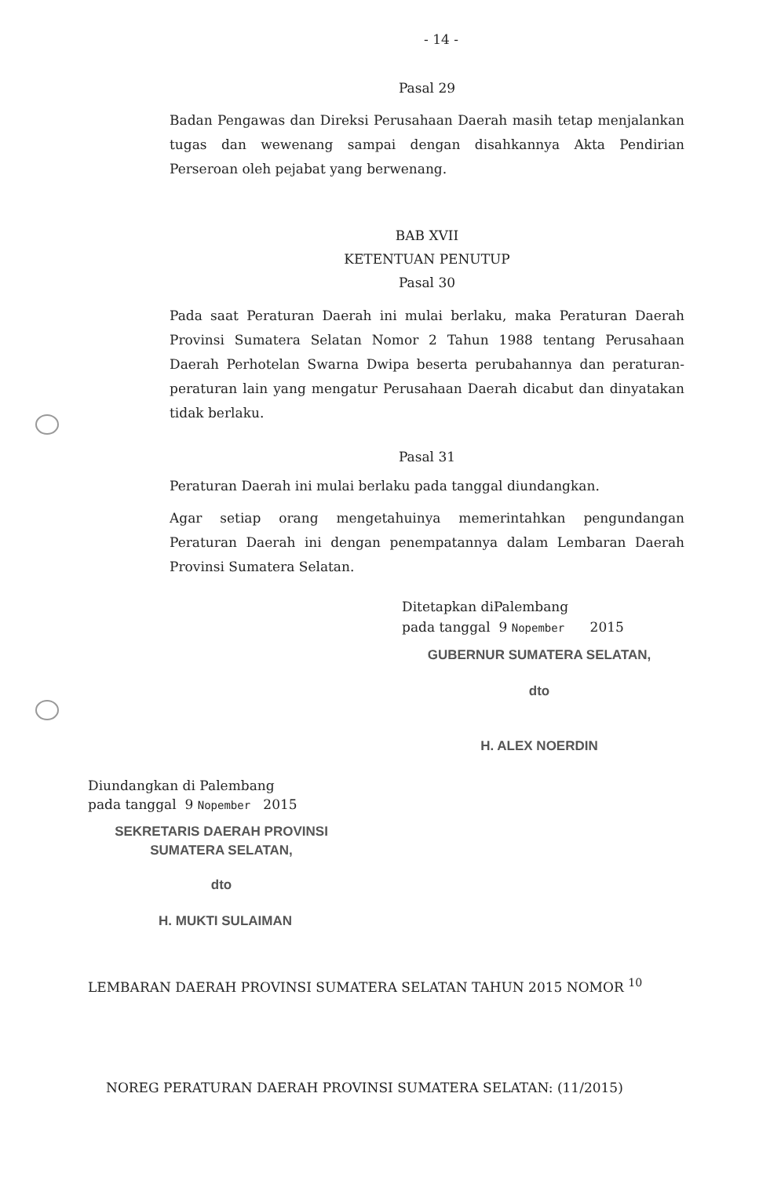- 14 -
Pasal 29
Badan Pengawas dan Direksi Perusahaan Daerah masih tetap menjalankan tugas dan wewenang sampai dengan disahkannya Akta Pendirian Perseroan oleh pejabat yang berwenang.
BAB XVII
KETENTUAN PENUTUP
Pasal 30
Pada saat Peraturan Daerah ini mulai berlaku, maka Peraturan Daerah Provinsi Sumatera Selatan Nomor 2 Tahun 1988 tentang Perusahaan Daerah Perhotelan Swarna Dwipa beserta perubahannya dan peraturan-peraturan lain yang mengatur Perusahaan Daerah dicabut dan dinyatakan tidak berlaku.
Pasal 31
Peraturan Daerah ini mulai berlaku pada tanggal diundangkan.
Agar setiap orang mengetahuinya memerintahkan pengundangan Peraturan Daerah ini dengan penempatannya dalam Lembaran Daerah Provinsi Sumatera Selatan.
Ditetapkan diPalembang
pada tanggal 9 Nopember 2015
GUBERNUR SUMATERA SELATAN,
dto
H. ALEX NOERDIN
Diundangkan di Palembang
pada tanggal 9 Nopember 2015
SEKRETARIS DAERAH PROVINSI
SUMATERA SELATAN,
dto
H. MUKTI SULAIMAN
LEMBARAN DAERAH PROVINSI SUMATERA SELATAN TAHUN 2015 NOMOR <sup>10</sup>
NOREG PERATURAN DAERAH PROVINSI SUMATERA SELATAN: (11/2015)